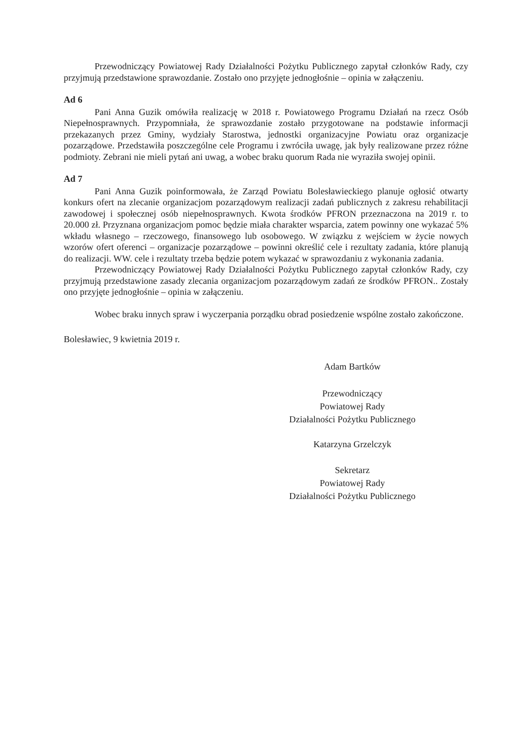Przewodniczący Powiatowej Rady Działalności Pożytku Publicznego zapytał członków Rady, czy przyjmują przedstawione sprawozdanie. Zostało ono przyjęte jednogłośnie – opinia w załączeniu.
Ad 6
Pani Anna Guzik omówiła realizację w 2018 r. Powiatowego Programu Działań na rzecz Osób Niepełnosprawnych. Przypomniała, że sprawozdanie zostało przygotowane na podstawie informacji przekazanych przez Gminy, wydziały Starostwa, jednostki organizacyjne Powiatu oraz organizacje pozarządowe. Przedstawiła poszczególne cele Programu i zwróciła uwagę, jak były realizowane przez różne podmioty. Zebrani nie mieli pytań ani uwag, a wobec braku quorum Rada nie wyraziła swojej opinii.
Ad 7
Pani Anna Guzik poinformowała, że Zarząd Powiatu Bolesławieckiego planuje ogłosić otwarty konkurs ofert na zlecanie organizacjom pozarządowym realizacji zadań publicznych z zakresu rehabilitacji zawodowej i społecznej osób niepełnosprawnych. Kwota środków PFRON przeznaczona na 2019 r. to 20.000 zł. Przyznana organizacjom pomoc będzie miała charakter wsparcia, zatem powinny one wykazać 5% wkładu własnego – rzeczowego, finansowego lub osobowego. W związku z wejściem w życie nowych wzorów ofert oferenci – organizacje pozarządowe – powinni określić cele i rezultaty zadania, które planują do realizacji. WW. cele i rezultaty trzeba będzie potem wykazać w sprawozdaniu z wykonania zadania.
Przewodniczący Powiatowej Rady Działalności Pożytku Publicznego zapytał członków Rady, czy przyjmują przedstawione zasady zlecania organizacjom pozarządowym zadań ze środków PFRON.. Zostały ono przyjęte jednogłośnie – opinia w załączeniu.
Wobec braku innych spraw i wyczerpania porządku obrad posiedzenie wspólne zostało zakończone.
Bolesławiec, 9 kwietnia 2019 r.
Adam Bartków
Przewodniczący
Powiatowej Rady
Działalności Pożytku Publicznego
Katarzyna Grzelczyk
Sekretarz
Powiatowej Rady
Działalności Pożytku Publicznego